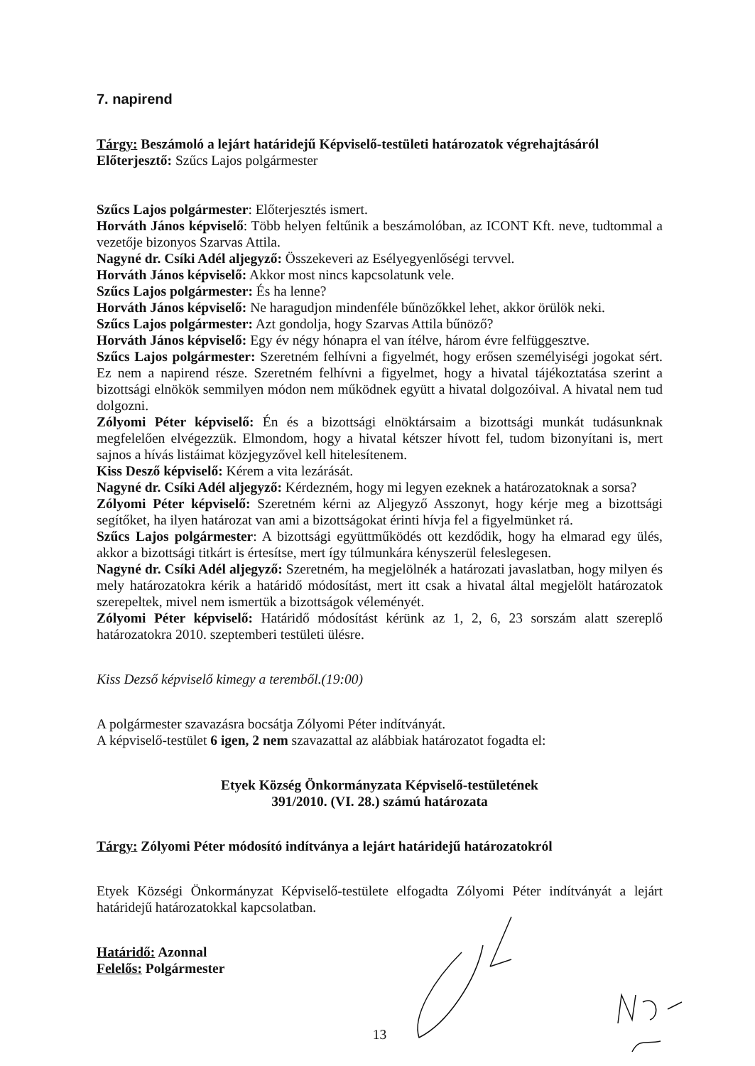7. napirend
Tárgy: Beszámoló a lejárt határidejű Képviselő-testületi határozatok végrehajtásáról
Előterjesztő: Szűcs Lajos polgármester
Szűcs Lajos polgármester: Előterjesztés ismert.
Horváth János képviselő: Több helyen feltűnik a beszámolóban, az ICONT Kft. neve, tudtommal a vezetője bizonyos Szarvas Attila.
Nagyné dr. Csíki Adél aljegyző: Összekeveri az Esélyegyenlőségi tervvel.
Horváth János képviselő: Akkor most nincs kapcsolatunk vele.
Szűcs Lajos polgármester: És ha lenne?
Horváth János képviselő: Ne haragudjon mindenféle bűnözőkkel lehet, akkor örülök neki.
Szűcs Lajos polgármester: Azt gondolja, hogy Szarvas Attila bűnöző?
Horváth János képviselő: Egy év négy hónapra el van ítélve, három évre felfüggesztve.
Szűcs Lajos polgármester: Szeretném felhívni a figyelmét, hogy erősen személyiségi jogokat sért. Ez nem a napirend része. Szeretném felhívni a figyelmet, hogy a hivatal tájékoztatása szerint a bizottsági elnökök semmilyen módon nem működnek együtt a hivatal dolgozóival. A hivatal nem tud dolgozni.
Zólyomi Péter képviselő: Én és a bizottsági elnöktársaim a bizottsági munkát tudásunknak megfelelően elvégezzük. Elmondom, hogy a hivatal kétszer hívott fel, tudom bizonyítani is, mert sajnos a hívás listáimat közjegyzővel kell hitelesítenem.
Kiss Desző képviselő: Kérem a vita lezárását.
Nagyné dr. Csíki Adél aljegyző: Kérdezném, hogy mi legyen ezeknek a határozatoknak a sorsa?
Zólyomi Péter képviselő: Szeretném kérni az Aljegyző Asszonyt, hogy kérje meg a bizottsági segítőket, ha ilyen határozat van ami a bizottságokat érinti hívja fel a figyelmünket rá.
Szűcs Lajos polgármester: A bizottsági együttműködés ott kezdődik, hogy ha elmarad egy ülés, akkor a bizottsági titkárt is értesítse, mert így túlmunkára kényszerül feleslegesen.
Nagyné dr. Csíki Adél aljegyző: Szeretném, ha megjelölnék a határozati javaslatban, hogy milyen és mely határozatokra kérik a határidő módosítást, mert itt csak a hivatal által megjelölt határozatok szerepeltek, mivel nem ismertük a bizottságok véleményét.
Zólyomi Péter képviselő: Határidő módosítást kérünk az 1, 2, 6, 23 sorszám alatt szereplő határozatokra 2010. szeptemberi testületi ülésre.
Kiss Dezső képviselő kimegy a teremből.(19:00)
A polgármester szavazásra bocsátja Zólyomi Péter indítványát.
A képviselő-testület 6 igen, 2 nem szavazattal az alábbiak határozatot fogadta el:
Etyek Község Önkormányzata Képviselő-testületének
391/2010. (VI. 28.) számú határozata
Tárgy: Zólyomi Péter módosító indítványa a lejárt határidejű határozatokról
Etyek Községi Önkormányzat Képviselő-testülete elfogadta Zólyomi Péter indítványát a lejárt határidejű határozatokkal kapcsolatban.
Határidő: Azonnal
Felelős: Polgármester
13